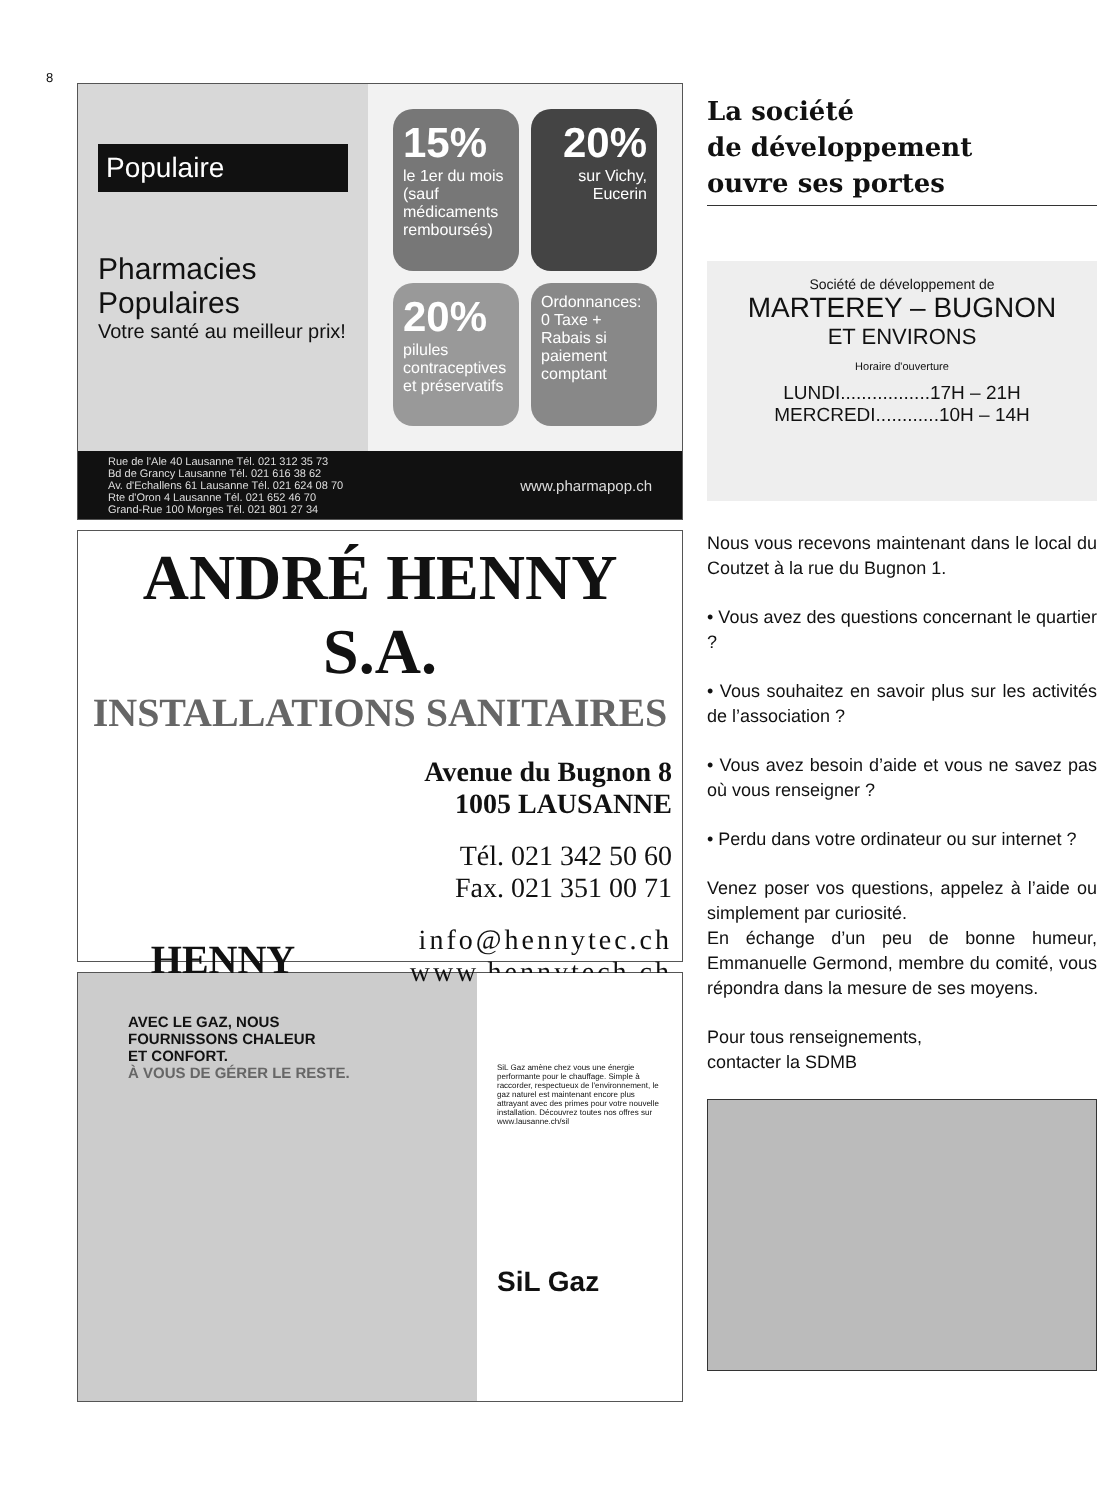8
Populaire
Pharmacies Populaires
Votre santé au meilleur prix!
15%
le 1er du mois (sauf médicaments remboursés)
20%
sur Vichy, Eucerin
20%
pilules contraceptives et préservatifs
Ordonnances: 0 Taxe + Rabais si paiement comptant
Rue de l'Ale 40 Lausanne Tél. 021 312 35 73
Bd de Grancy Lausanne Tél. 021 616 38 62
Av. d'Echallens 61 Lausanne Tél. 021 624 08 70
Rte d'Oron 4 Lausanne Tél. 021 652 46 70
Grand-Rue 100 Morges Tél. 021 801 27 34
www.pharmapop.ch
ANDRÉ HENNY S.A.
INSTALLATIONS SANITAIRES
HENNY
Avenue du Bugnon 8
1005 LAUSANNE
Tél. 021 342 50 60
Fax. 021 351 00 71
info@hennytec.ch
www.hennytech.ch
AVEC LE GAZ, NOUS
FOURNISSONS CHALEUR
ET CONFORT.
À VOUS DE GÉRER LE RESTE.
SiL Gaz amène chez vous une énergie performante pour le chauffage. Simple à raccorder, respectueux de l'environnement, le gaz naturel est maintenant encore plus attrayant avec des primes pour votre nouvelle installation. Découvrez toutes nos offres sur www.lausanne.ch/sil
SiL Gaz
La société
de développement
ouvre ses portes
Société de développement de
MARTEREY – BUGNON
ET ENVIRONS
Horaire d'ouverture
LUNDI.................17H – 21H
MERCREDI............10H – 14H
Nous vous recevons maintenant dans le local du Coutzet à la rue du Bugnon 1.
• Vous avez des questions concernant le quartier ?
• Vous souhaitez en savoir plus sur les activités de l’association ?
• Vous avez besoin d’aide et vous ne savez pas où vous renseigner ?
• Perdu dans votre ordinateur ou sur internet ?
Venez poser vos questions, appelez à l’aide ou simplement par curiosité.
En échange d’un peu de bonne humeur, Emmanuelle Germond, membre du comité, vous répondra dans la mesure de ses moyens.
Pour tous renseignements,
contacter la SDMB